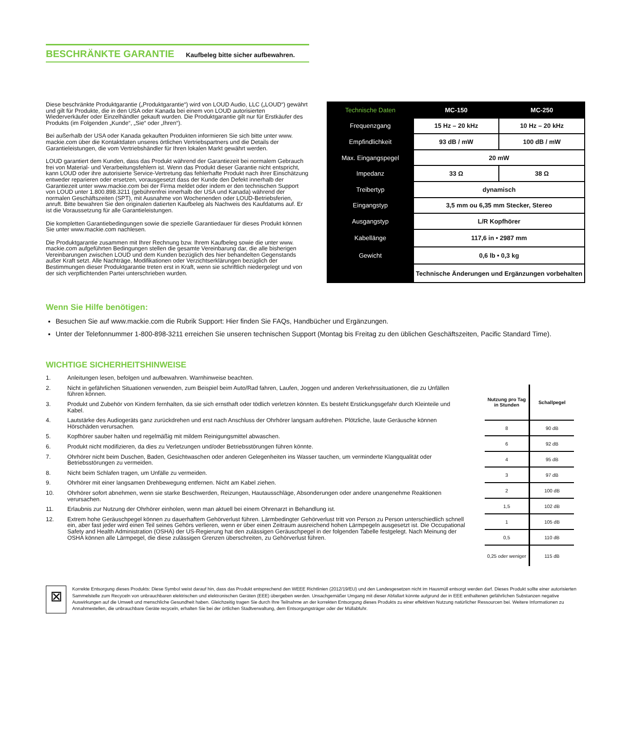BESCHRÄNKTE GARANTIE
Kaufbeleg bitte sicher aufbewahren.
Diese beschränkte Produktgarantie („Produktgarantie“) wird von LOUD Audio, LLC („LOUD“) gewährt und gilt für Produkte, die in den USA oder Kanada bei einem von LOUD autorisierten Wiederverkäufer oder Einzelhändler gekauft wurden. Die Produktgarantie gilt nur für Erstkäufer des Produkts (im Folgenden „Kunde“, „Sie“ oder „Ihren“).
Bei außerhalb der USA oder Kanada gekauften Produkten informieren Sie sich bitte unter www. mackie.com über die Kontaktdaten unseres örtlichen Vertriebspartners und die Details der Garantieleistungen, die vom Vertriebshändler für Ihren lokalen Markt gewährt werden.
LOUD garantiert dem Kunden, dass das Produkt während der Garantiezeit bei normalem Gebrauch frei von Material- und Verarbeitungsfehlern ist. Wenn das Produkt dieser Garantie nicht entspricht, kann LOUD oder ihre autorisierte Service-Vertretung das fehlerhafte Produkt nach ihrer Einschätzung entweder reparieren oder ersetzen, vorausgesetzt dass der Kunde den Defekt innerhalb der Garantiezeit unter www.mackie.com bei der Firma meldet oder indem er den technischen Support von LOUD unter 1.800.898.3211 (gebührenfrei innerhalb der USA und Kanada) während der normalen Geschäftszeiten (SPT), mit Ausnahme von Wochenenden oder LOUD-Betriebsferien, anruft. Bitte bewahren Sie den originalen datierten Kaufbeleg als Nachweis des Kaufdatums auf. Er ist die Voraussetzung für alle Garantieleistungen.
Die kompletten Garantiebedingungen sowie die spezielle Garantiedauer für dieses Produkt können Sie unter www.mackie.com nachlesen.
Die Produktgarantie zusammen mit Ihrer Rechnung bzw. Ihrem Kaufbeleg sowie die unter www. mackie.com aufgeführten Bedingungen stellen die gesamte Vereinbarung dar, die alle bisherigen Vereinbarungen zwischen LOUD und dem Kunden bezüglich des hier behandelten Gegenstands außer Kraft setzt. Alle Nachträge, Modifikationen oder Verzichtserklärungen bezüglich der Bestimmungen dieser Produktgarantie treten erst in Kraft, wenn sie schriftlich niedergelegt und von der sich verpflichtenden Partei unterschrieben wurden.
| Technische Daten | MC-150 | MC-250 |
| --- | --- | --- |
| Frequenzgang | 15 Hz – 20 kHz | 10 Hz – 20 kHz |
| Empfindlichkeit | 93 dB / mW | 100 dB / mW |
| Max. Eingangspegel | 20 mW | |
| Impedanz | 33 Ω | 38 Ω |
| Treibertyp | dynamisch | |
| Eingangstyp | 3,5 mm ou 6,35 mm Stecker, Stereo | |
| Ausgangstyp | L/R Kopfhörer | |
| Kabellänge | 117,6 in • 2987 mm | |
| Gewicht | 0,6 lb • 0,3 kg | |
| | Technische Änderungen und Ergänzungen vorbehalten | |
Wenn Sie Hilfe benötigen:
Besuchen Sie auf www.mackie.com die Rubrik Support: Hier finden Sie FAQs, Handbücher und Ergänzungen.
Unter der Telefonnummer 1-800-898-3211 erreichen Sie unseren technischen Support (Montag bis Freitag zu den üblichen Geschäftszeiten, Pacific Standard Time).
WICHTIGE SICHERHEITSHINWEISE
1. Anleitungen lesen, befolgen und aufbewahren. Warnhinweise beachten.
2. Nicht in gefährlichen Situationen verwenden, zum Beispiel beim Auto/Rad fahren, Laufen, Joggen und anderen Verkehrssituationen, die zu Unfällen führen können.
3. Produkt und Zubehör von Kindern fernhalten, da sie sich ernsthaft oder tödlich verletzen könnten. Es besteht Erstickungsgefahr durch Kleinteile und Kabel.
4. Lautstärke des Audiogeräts ganz zurückdrehen und erst nach Anschluss der Ohrhörer langsam aufdrehen. Plötzliche, laute Geräusche können Hörschäden verursachen.
5. Kopfhörer sauber halten und regelmäßig mit mildem Reinigungsmittel abwaschen.
6. Produkt nicht modifizieren, da dies zu Verletzungen und/oder Betriebsstörungen führen könnte.
7. Ohrhörer nicht beim Duschen, Baden, Gesichtwaschen oder anderen Gelegenheiten ins Wasser tauchen, um verminderte Klangqualität oder Betriebsstörungen zu vermeiden.
8. Nicht beim Schlafen tragen, um Unfälle zu vermeiden.
9. Ohrhörer mit einer langsamen Drehbewegung entfernen. Nicht am Kabel ziehen.
10. Ohrhörer sofort abnehmen, wenn sie starke Beschwerden, Reizungen, Hautausschläge, Absonderungen oder andere unangenehme Reaktionen verursachen.
11. Erlaubnis zur Nutzung der Ohrhörer einholen, wenn man aktuell bei einem Ohrenarzt in Behandlung ist.
12. Extrem hohe Geräuschpegel können zu dauerhaftem Gehörverlust führen. Lärmbedingter Gehörverlust tritt von Person zu Person unterschiedlich schnell ein, aber fast jeder wird einen Teil seines Gehörs verlieren, wenn er über einen Zeitraum ausreichend hohen Lärmpegeln ausgesetzt ist. Die Occupational Safety and Health Administration (OSHA) der US-Regierung hat den zulässigen Geräuschpegel in der folgenden Tabelle festgelegt. Nach Meinung der OSHA können alle Lärmpegel, die diese zulässigen Grenzen überschreiten, zu Gehörverlust führen.
| Nutzung pro Tag in Stunden | Schallpegel |
| --- | --- |
| 8 | 90 dB |
| 6 | 92 dB |
| 4 | 95 dB |
| 3 | 97 dB |
| 2 | 100 dB |
| 1,5 | 102 dB |
| 1 | 105 dB |
| 0,5 | 110 dB |
| 0,25 oder weniger | 115 dB |
⊠
Korrekte Entsorgung dieses Produkts: Diese Symbol weist darauf hin, dass das Produkt entsprechend den WEEE Richtlinien (2012/19/EU) und den Landesgesetzen nicht im Hausmüll entsorgt werden darf. Dieses Produkt sollte einer autorisierten Sammelstelle zum Recyceln von unbrauchbaren elektrischen und elektronischen Geräten (EEE) übergeben werden. Unsachgemäßer Umgang mit dieser Abfallart könnte aufgrund der in EEE enthaltenen gefährlichen Substanzen negative Auswirkungen auf die Umwelt und menschliche Gesundheit haben. Gleichzeitig tragen Sie durch Ihre Teilnahme an der korrekten Entsorgung dieses Produkts zu einer effektiven Nutzung natürlicher Ressourcen bei. Weitere Informationen zu Annahmestellen, die unbrauchbare Geräte recyceln, erhalten Sie bei der örtlichen Stadtverwaltung, dem Entsorgungsträger oder der Müllabfuhr.